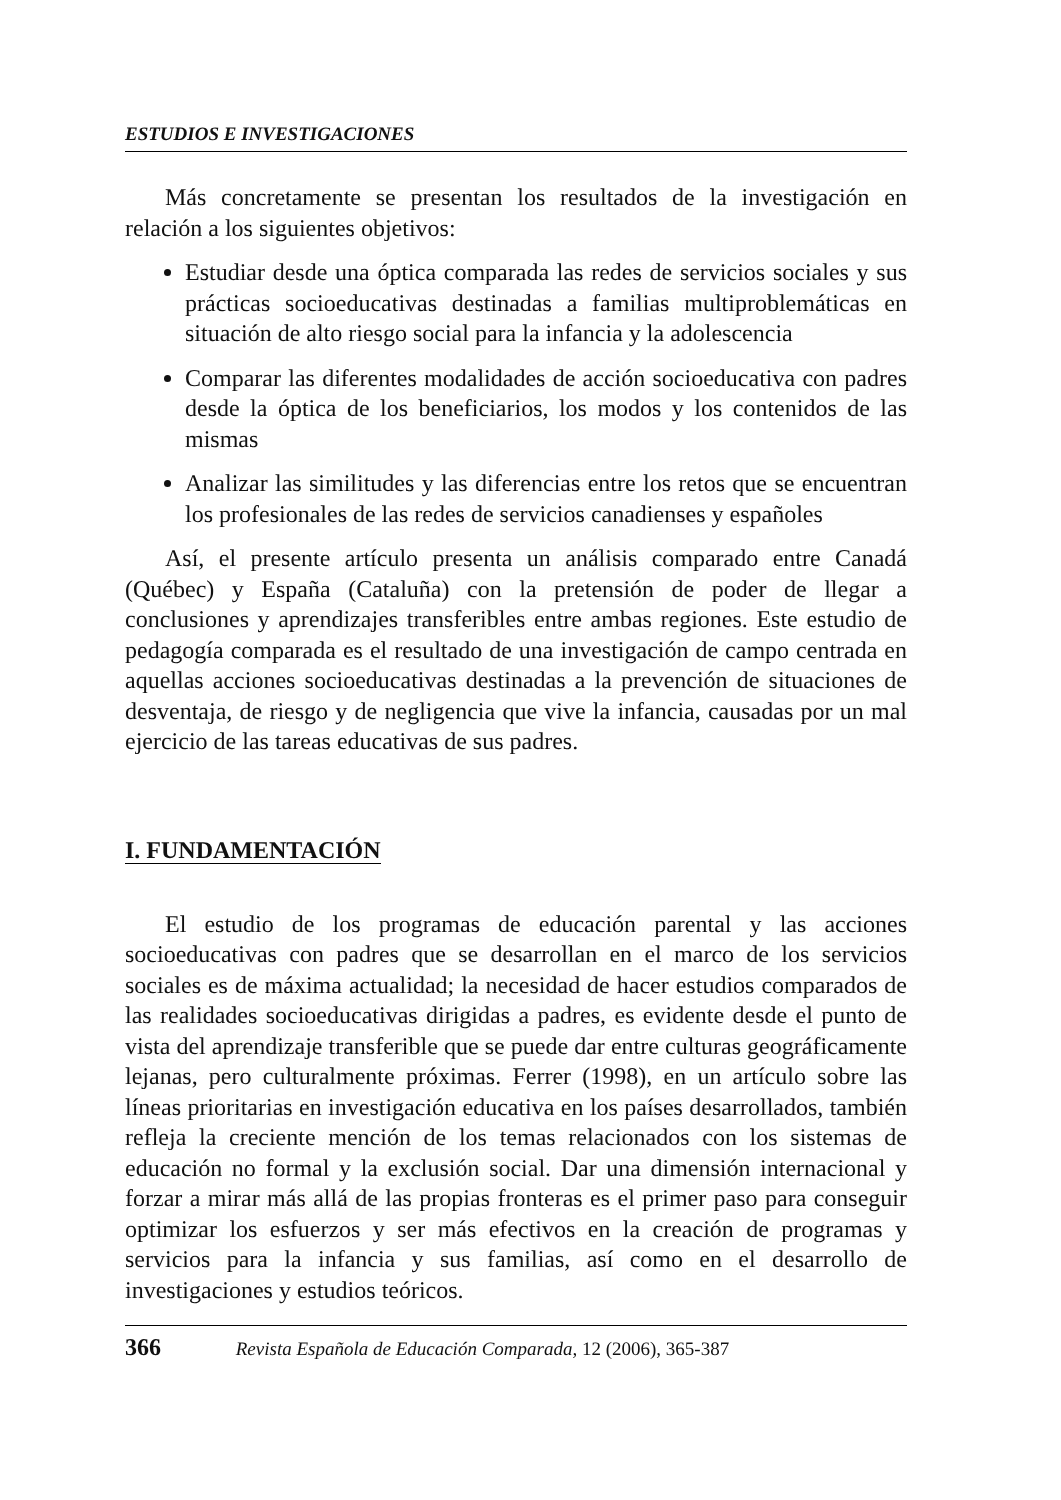ESTUDIOS E INVESTIGACIONES
Más concretamente se presentan los resultados de la investigación en relación a los siguientes objetivos:
Estudiar desde una óptica comparada las redes de servicios sociales y sus prácticas socioeducativas destinadas a familias multiproblemáticas en situación de alto riesgo social para la infancia y la adolescencia
Comparar las diferentes modalidades de acción socioeducativa con padres desde la óptica de los beneficiarios, los modos y los contenidos de las mismas
Analizar las similitudes y las diferencias entre los retos que se encuentran los profesionales de las redes de servicios canadienses y españoles
Así, el presente artículo presenta un análisis comparado entre Canadá (Québec) y España (Cataluña) con la pretensión de poder de llegar a conclusiones y aprendizajes transferibles entre ambas regiones. Este estudio de pedagogía comparada es el resultado de una investigación de campo centrada en aquellas acciones socioeducativas destinadas a la prevención de situaciones de desventaja, de riesgo y de negligencia que vive la infancia, causadas por un mal ejercicio de las tareas educativas de sus padres.
I. FUNDAMENTACIÓN
El estudio de los programas de educación parental y las acciones socioeducativas con padres que se desarrollan en el marco de los servicios sociales es de máxima actualidad; la necesidad de hacer estudios comparados de las realidades socioeducativas dirigidas a padres, es evidente desde el punto de vista del aprendizaje transferible que se puede dar entre culturas geográficamente lejanas, pero culturalmente próximas. Ferrer (1998), en un artículo sobre las líneas prioritarias en investigación educativa en los países desarrollados, también refleja la creciente mención de los temas relacionados con los sistemas de educación no formal y la exclusión social. Dar una dimensión internacional y forzar a mirar más allá de las propias fronteras es el primer paso para conseguir optimizar los esfuerzos y ser más efectivos en la creación de programas y servicios para la infancia y sus familias, así como en el desarrollo de investigaciones y estudios teóricos.
366 Revista Española de Educación Comparada, 12 (2006), 365-387